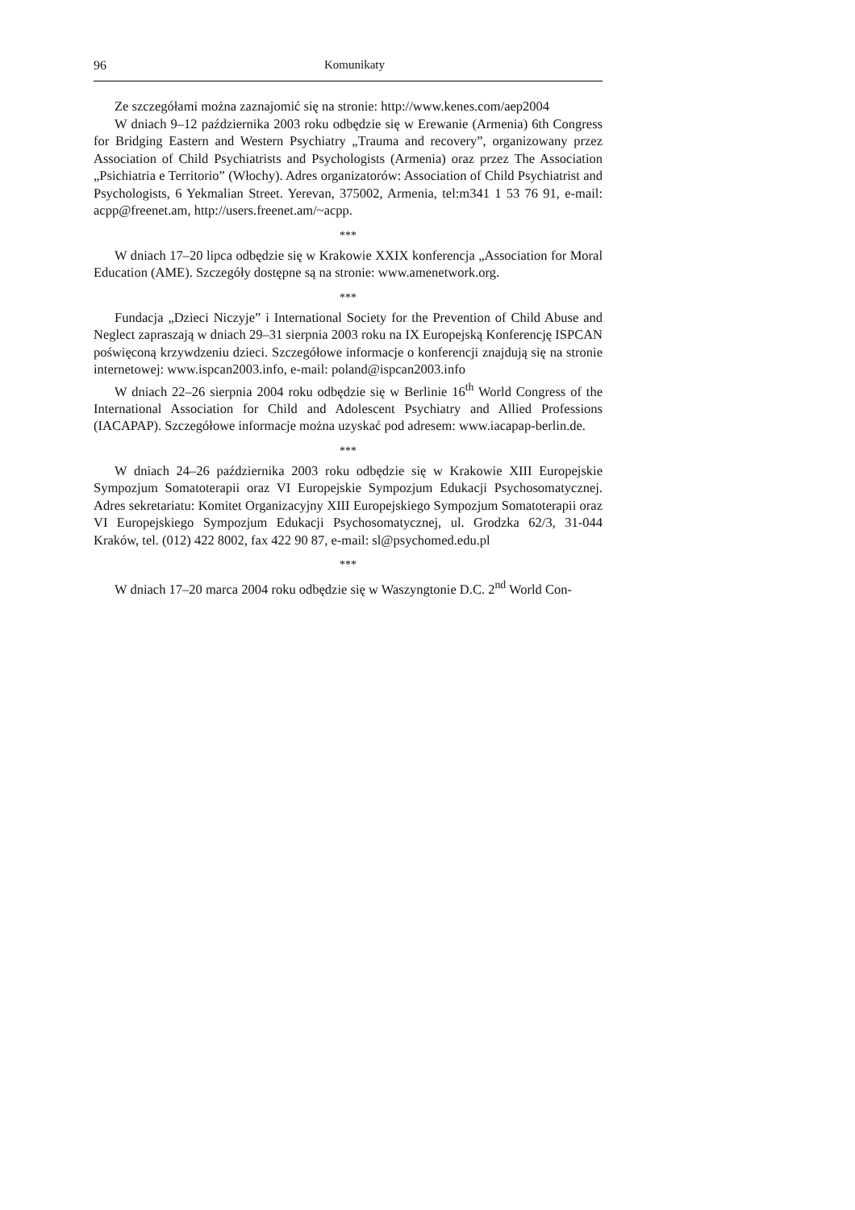96 Komunikaty
Ze szczegółami można zaznajomić się na stronie: http://www.kenes.com/aep2004
W dniach 9–12 października 2003 roku odbędzie się w Erewanie (Armenia) 6th Congress for Bridging Eastern and Western Psychiatry „Trauma and recovery”, organizowany przez Association of Child Psychiatrists and Psychologists (Armenia) oraz przez The Association „Psichiatria e Territorio” (Włochy). Adres organizatorów: Association of Child Psychiatrist and Psychologists, 6 Yekmalian Street. Yerevan, 375002, Armenia, tel:m341 1 53 76 91, e-mail: acpp@freenet.am, http://users.freenet.am/~acpp.
***
W dniach 17–20 lipca odbędzie się w Krakowie XXIX konferencja „Association for Moral Education (AME). Szczegóły dostępne są na stronie: www.amenetwork.org.
***
Fundacja „Dzieci Niczyje” i International Society for the Prevention of Child Abuse and Neglect zapraszają w dniach 29–31 sierpnia 2003 roku na IX Europejską Konferencję ISPCAN poświęconą krzywdzeniu dzieci. Szczegółowe informacje o konferencji znajdują się na stronie internetowej: www.ispcan2003.info, e-mail: poland@ispcan2003.info
W dniach 22–26 sierpnia 2004 roku odbędzie się w Berlinie 16<sup>th</sup> World Congress of the International Association for Child and Adolescent Psychiatry and Allied Professions (IACAPAP). Szczegółowe informacje można uzyskać pod adresem: www.iacapap-berlin.de.
***
W dniach 24–26 października 2003 roku odbędzie się w Krakowie XIII Europejskie Sympozjum Somatoterapii oraz VI Europejskie Sympozjum Edukacji Psychosomatycznej. Adres sekretariatu: Komitet Organizacyjny XIII Europejskiego Sympozjum Somatoterapii oraz VI Europejskiego Sympozjum Edukacji Psychosomatycznej, ul. Grodzka 62/3, 31-044 Kraków, tel. (012) 422 8002, fax 422 90 87, e-mail: sl@psychomed.edu.pl
***
W dniach 17–20 marca 2004 roku odbędzie się w Waszyngtonie D.C. 2<sup>nd</sup> World Con-